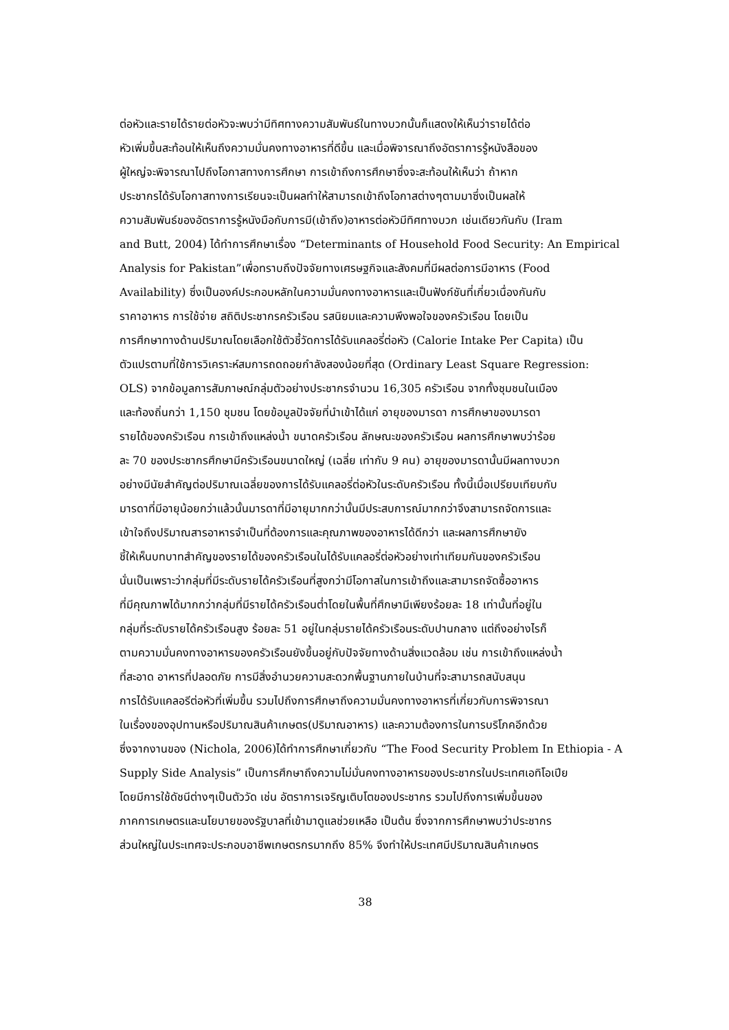ต่อหัวและรายได้รายต่อหัวจะพบว่ามีทิศทางความสัมพันธ์ในทางบวกนั้นก็แสดงให้เห็นว่ารายได้ต่อ
หัวเพิ่มขึ้นสะท้อนให้เห็นถึงความมั่นคงทางอาหารที่ดีขึ้น และเมื่อพิจารณาถึงอัตราการรู้หนังสือของ
ผู้ใหญ่จะพิจารณาไปถึงโอกาสทางการศึกษา การเข้าถึงการศึกษาซึ่งจะสะท้อนให้เห็นว่า ถ้าหาก
ประชากรได้รับโอกาสทางการเรียนจะเป็นผลทำให้สามารถเข้าถึงโอกาสต่างๆตามมาซึ่งเป็นผลให้
ความสัมพันธ์ของอัตราการรู้หนังมือกับการมี(เข้าถึง)อาหารต่อหัวมีทิศทางบวก เช่นเดียวกันกับ (Iram
and Butt, 2004) ได้ทำการศึกษาเรื่อง “Determinants of Household Food Security: An Empirical
Analysis for Pakistan”เพื่อทราบถึงปัจจัยทางเศรษฐกิจและสังคมที่มีผลต่อการมีอาหาร (Food
Availability) ซึ่งเป็นองค์ประกอบหลักในความมั่นคงทางอาหารและเป็นฟังก์ชันที่เกี่ยวเนื่องกันกับ
ราคาอาหาร การใช้จ่าย สถิติประชากรครัวเรือน รสนิยมและความพึงพอใจของครัวเรือน โดยเป็น
การศึกษาทางด้านปริมาณโดยเลือกใช้ตัวชี้วัดการได้รับแคลอรี่ต่อหัว (Calorie Intake Per Capita) เป็น
ตัวแปรตามที่ใช้การวิเคราะห์สมการถดถอยกำลังสองน้อยที่สุด (Ordinary Least Square Regression:
OLS) จากข้อมูลการสัมภาษณ์กลุ่มตัวอย่างประชากรจำนวน 16,305 ครัวเรือน จากทั้งชุมชนในเมือง
และท้องถิ่นกว่า 1,150 ชุมชน โดยข้อมูลปัจจัยที่นำเข้าได้แก่ อายุของมารดา การศึกษาของมารดา
รายได้ของครัวเรือน การเข้าถึงแหล่งน้ำ ขนาดครัวเรือน ลักษณะของครัวเรือน ผลการศึกษาพบว่าร้อย
ละ 70 ของประชากรศึกษามีครัวเรือนขนาดใหญ่ (เฉลี่ย เท่ากับ 9 คน) อายุของมารดานั้นมีผลทางบวก
อย่างมีนัยสำคัญต่อปริมาณเฉลี่ยของการได้รับแคลอรี่ต่อหัวในระดับครัวเรือน ทั้งนี้เมื่อเปรียบเทียบกับ
มารดาที่มีอายุน้อยกว่าแล้วนั้นมารดาที่มีอายุมากกว่านั้นมีประสบการณ์มากกว่าจึงสามารถจัดการและ
เข้าใจถึงปริมาณสารอาหารจำเป็นที่ต้องการและคุณภาพของอาหารได้ดีกว่า และผลการศึกษายัง
ชี้ให้เห็นบทบาทสำคัญของรายได้ของครัวเรือนในได้รับแคลอรี่ต่อหัวอย่างเท่าเทียมกันของครัวเรือน
นั่นเป็นเพราะว่ากลุ่มที่มีระดับรายได้ครัวเรือนที่สูงกว่ามีโอกาสในการเข้าถึงและสามารถจัดซื้ออาหาร
ที่มีคุณภาพได้มากกว่ากลุ่มที่มีรายได้ครัวเรือนต่ำโดยในพื้นที่ศึกษามีเพียงร้อยละ 18 เท่านั้นที่อยู่ใน
กลุ่มที่ระดับรายได้ครัวเรือนสูง ร้อยละ 51 อยู่ในกลุ่มรายได้ครัวเรือนระดับปานกลาง แต่ถึงอย่างไรก็
ตามความมั่นคงทางอาหารของครัวเรือนยังขึ้นอยู่กับปัจจัยทางด้านสิ่งแวดล้อม เช่น การเข้าถึงแหล่งน้ำ
ที่สะอาด อาหารที่ปลอดภัย การมีสิ่งอำนวยความสะดวกพื้นฐานภายในบ้านที่จะสามารถสนับสนุน
การได้รับแคลอรีต่อหัวที่เพิ่มขึ้น รวมไปถึงการศึกษาถึงความมั่นคงทางอาหารที่เกี่ยวกับการพิจารณา
ในเรื่องของอุปทานหรือปริมาณสินค้าเกษตร(ปริมาณอาหาร) และความต้องการในการบริโภคอีกด้วย
ซึ่งจากงานของ (Nichola, 2006)ได้ทำการศึกษาเกี่ยวกับ “The Food Security Problem In Ethiopia - A
Supply Side Analysis” เป็นการศึกษาถึงความไม่มั่นคงทางอาหารของประชากรในประเทศเอทิโอเปีย
โดยมีการใช้ดัชนีต่างๆเป็นตัววัด เช่น อัตราการเจริญเติบโตของประชากร รวมไปถึงการเพิ่มขึ้นของ
ภาคการเกษตรและนโยบายของรัฐบาลที่เข้ามาดูแลช่วยเหลือ เป็นต้น ซึ่งจากการศึกษาพบว่าประชากร
ส่วนใหญ่ในประเทศจะประกอบอาชีพเกษตรกรมากถึง 85% จึงทำให้ประเทศมีปริมาณสินค้าเกษตร
38